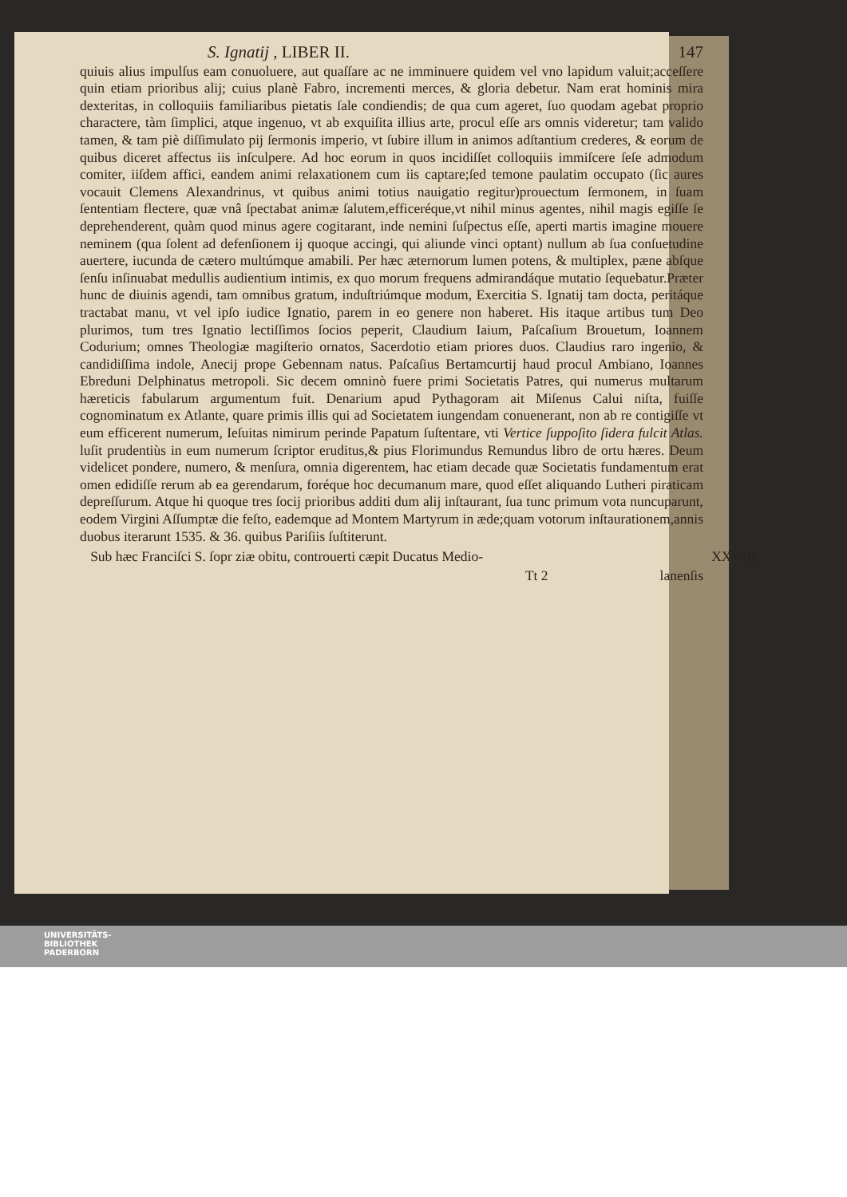S. Ignatij , LIBER II. 147
quiuis alius impulſus eam conuoluere, aut quaſſare ac ne imminuere quidem vel vno lapidum valuit;acceſſere quin etiam prioribus alij; cuius planè Fabro, incrementi merces, & gloria debetur. Nam erat hominis mira dexteritas, in colloquiis familiaribus pietatis ſale condiendis; de qua cum ageret, ſuo quodam agebat proprio charactere, tàm ſimplici, atque ingenuo, vt ab exquiſita illius arte, procul eſſe ars omnis videretur; tam valido tamen, & tam piè diſſimulato pij ſermonis imperio, vt ſubire illum in animos adſtantium crederes, & eorum de quibus diceret affectus iis inſculpere. Ad hoc eorum in quos incidiſſet colloquiis immiſcere ſeſe admodum comiter, iiſdem affici, eandem animi relaxationem cum iis captare;ſed temone paulatim occupato (ſic aures vocauit Clemens Alexandrinus, vt quibus animi totius nauigatio regitur)prouectum ſermonem, in ſuam ſententiam flectere, quæ vnâ ſpectabat animæ ſalutem,efficeréque,vt nihil minus agentes, nihil magis egiſſe ſe deprehenderent, quàm quod minus agere cogitarant, inde nemini ſuſpectus eſſe, aperti martis imagine mouere neminem (qua ſolent ad defenſionem ij quoque accingi, qui aliunde vinci optant) nullum ab ſua conſuetudine auertere, iucunda de cætero multúmque amabili. Per hæc æternorum lumen potens, & multiplex, pæne abſque ſenſu inſinuabat medullis audientium intimis, ex quo morum frequens admirandáque mutatio ſequebatur.Præter hunc de diuinis agendi, tam omnibus gratum, induſtriúmque modum, Exercitia S. Ignatij tam docta, peritáque tractabat manu, vt vel ipſo iudice Ignatio, parem in eo genere non haberet. His itaque artibus tum Deo plurimos, tum tres Ignatio lectiſſimos ſocios peperit, Claudium Iaium, Paſcaſium Brouetum, Ioannem Codurium; omnes Theologiæ magiſterio ornatos, Sacerdotio etiam priores duos. Claudius raro ingenio, & candidiſſima indole, Anecij prope Gebennam natus. Paſcaſius Bertamcurtij haud procul Ambiano, Ioannes Ebreduni Delphinatus metropoli. Sic decem omninò fuere primi Societatis Patres, qui numerus multarum hæreticis fabularum argumentum fuit. Denarium apud Pythagoram ait Miſenus Calui niſta, fuiſſe cognominatum ex Atlante, quare primis illis qui ad Societatem iungendam conuenerant, non ab re contigiſſe vt eum efficerent numerum, Ieſuitas nimirum perinde Papatum ſuſtentare, vti Vertice ſuppoſito ſidera fulcit Atlas. luſit prudentiùs in eum numerum ſcriptor eruditus,& pius Florimundus Remundus libro de ortu hæres. Deum videlicet pondere, numero, & menſura, omnia digerentem, hac etiam decade quæ Societatis fundamentum erat omen edidiſſe rerum ab ea gerendarum, foréque hoc decumanum mare, quod eſſet aliquando Lutheri piraticam depreſſurum. Atque hi quoque tres ſocij prioribus additi dum alij inſtaurant, ſua tunc primum vota nuncuparunt, eodem Virgini Aſſumptæ die feſto, eademque ad Montem Martyrum in æde;quam votorum inſtaurationem,annis duobus iterarunt 1535. & 36. quibus Pariſiis ſuſtiterunt.
Sub hæc Franciſci S. ſopr ziæ obitu, controuerti cæpit Ducatus Medio- XXVIII.
Tt 2 lanenſis
UNIVERSITÄTS-
BIBLIOTHEK
PADERBORN